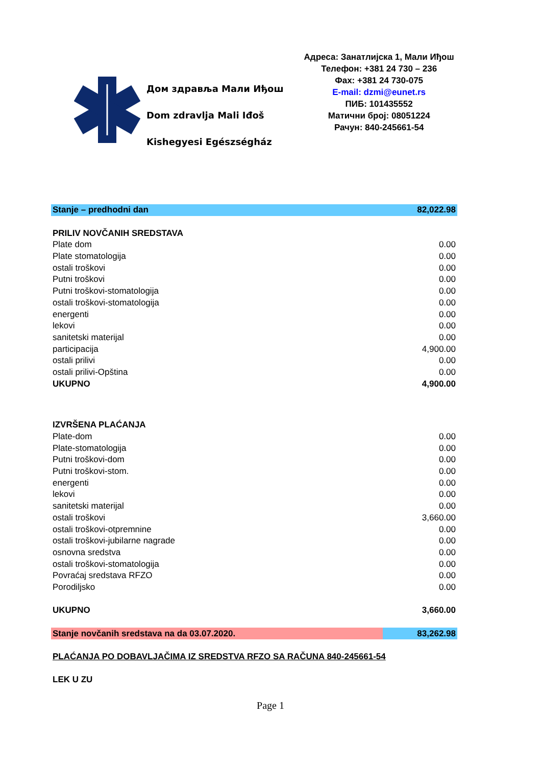Дом здравља Мали Иђош
Dom zdravlja Mali Iđoš
Kishegyesi Egészségház
Адреса: Занатлијска 1, Мали Иђош
Телефон: +381 24 730 – 236
Фах: +381 24 730-075
E-mail: dzmi@eunet.rs
ПИБ: 101435552
Матични број: 08051224
Рачун: 840-245661-54
| Stanje – predhodni dan | 82,022.98 |
| PRILIV NOVČANIH SREDSTAVA | |
| Plate dom | 0.00 |
| Plate stomatologija | 0.00 |
| ostali troškovi | 0.00 |
| Putni troškovi | 0.00 |
| Putni troškovi-stomatologija | 0.00 |
| ostali troškovi-stomatologija | 0.00 |
| energenti | 0.00 |
| lekovi | 0.00 |
| sanitetski materijal | 0.00 |
| participacija | 4,900.00 |
| ostali prilivi | 0.00 |
| ostali prilivi-Opština | 0.00 |
| UKUPNO | 4,900.00 |
| IZVRŠENA PLAĆANJA | |
| Plate-dom | 0.00 |
| Plate-stomatologija | 0.00 |
| Putni troškovi-dom | 0.00 |
| Putni troškovi-stom. | 0.00 |
| energenti | 0.00 |
| lekovi | 0.00 |
| sanitetski materijal | 0.00 |
| ostali troškovi | 3,660.00 |
| ostali troškovi-otpremnine | 0.00 |
| ostali troškovi-jubilarne nagrade | 0.00 |
| osnovna sredstva | 0.00 |
| ostali troškovi-stomatologija | 0.00 |
| Povraćaj sredstava RFZO | 0.00 |
| Porodiljsko | 0.00 |
| UKUPNO | 3,660.00 |
| Stanje novčanih sredstava na da 03.07.2020. | 83,262.98 |
| PLAĆANJA PO DOBAVLJAČIMA IZ SREDSTVA RFZO SA RAČUNA 840-245661-54 | |
| LEK U ZU | |
Page 1